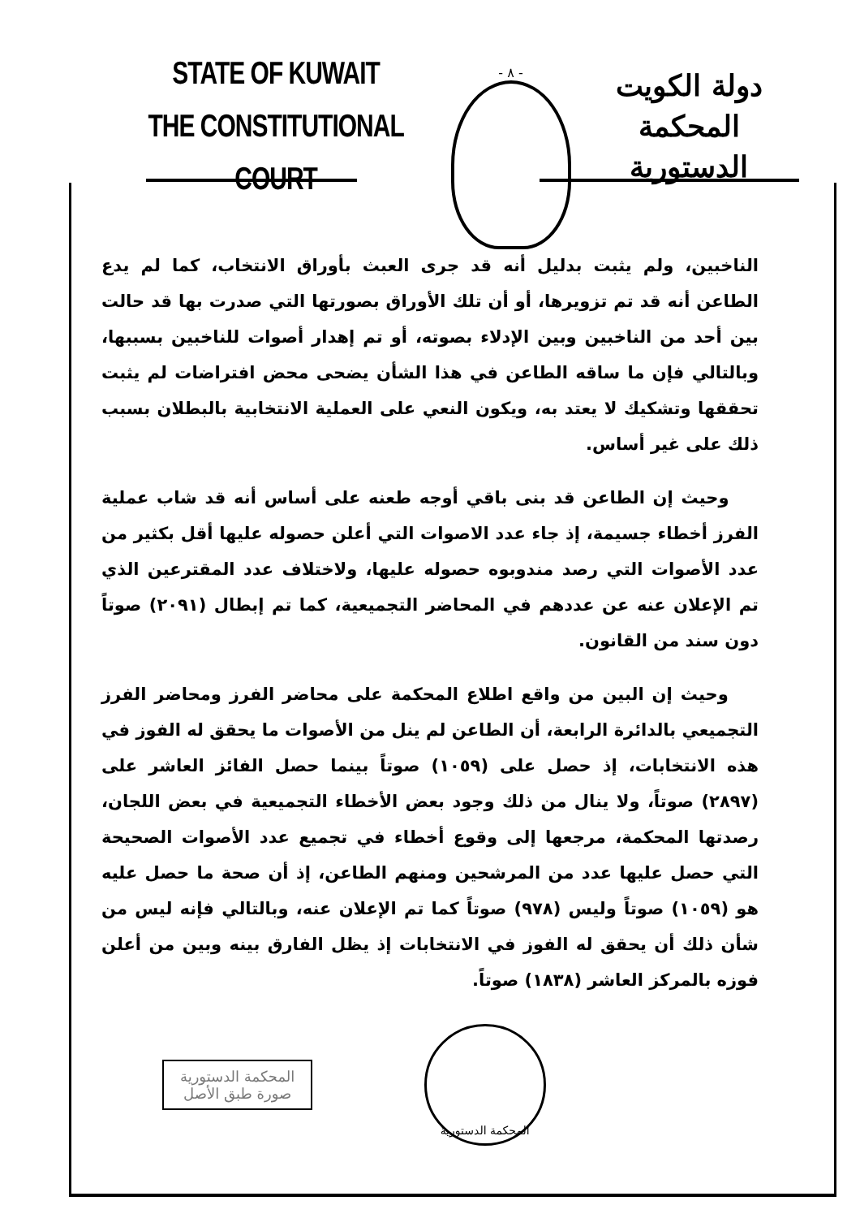STATE OF KUWAIT
THE CONSTITUTIONAL COURT
- ٨ -
دولة الكويت
المحكمة الدستورية
الناخبين، ولم يثبت بدليل أنه قد جرى العبث بأوراق الانتخاب، كما لم يدع الطاعن أنه قد تم تزويرها، أو أن تلك الأوراق بصورتها التي صدرت بها قد حالت بين أحد من الناخبين وبين الإدلاء بصوته، أو تم إهدار أصوات للناخبين بسببها، وبالتالي فإن ما ساقه الطاعن في هذا الشأن يضحى محض افتراضات لم يثبت تحققها وتشكيك لا يعتد به، ويكون النعي على العملية الانتخابية بالبطلان بسبب ذلك على غير أساس.
وحيث إن الطاعن قد بنى باقي أوجه طعنه على أساس أنه قد شاب عملية الفرز أخطاء جسيمة، إذ جاء عدد الاصوات التي أعلن حصوله عليها أقل بكثير من عدد الأصوات التي رصد مندوبوه حصوله عليها، ولاختلاف عدد المقترعين الذي تم الإعلان عنه عن عددهم في المحاضر التجميعية، كما تم إبطال (٢٠٩١) صوتاً دون سند من القانون.
وحيث إن البين من واقع اطلاع المحكمة على محاضر الفرز ومحاضر الفرز التجميعي بالدائرة الرابعة، أن الطاعن لم ينل من الأصوات ما يحقق له الفوز في هذه الانتخابات، إذ حصل على (١٠٥٩) صوتاً بينما حصل الفائز العاشر على (٢٨٩٧) صوتاً، ولا ينال من ذلك وجود بعض الأخطاء التجميعية في بعض اللجان، رصدتها المحكمة، مرجعها إلى وقوع أخطاء في تجميع عدد الأصوات الصحيحة التي حصل عليها عدد من المرشحين ومنهم الطاعن، إذ أن صحة ما حصل عليه هو (١٠٥٩) صوتاً وليس (٩٧٨) صوتاً كما تم الإعلان عنه، وبالتالي فإنه ليس من شأن ذلك أن يحقق له الفوز في الانتخابات إذ يظل الفارق بينه وبين من أعلن فوزه بالمركز العاشر (١٨٣٨) صوتاً.
المحكمة الدستورية
صورة طبق الأصل
المحكمة الدستورية